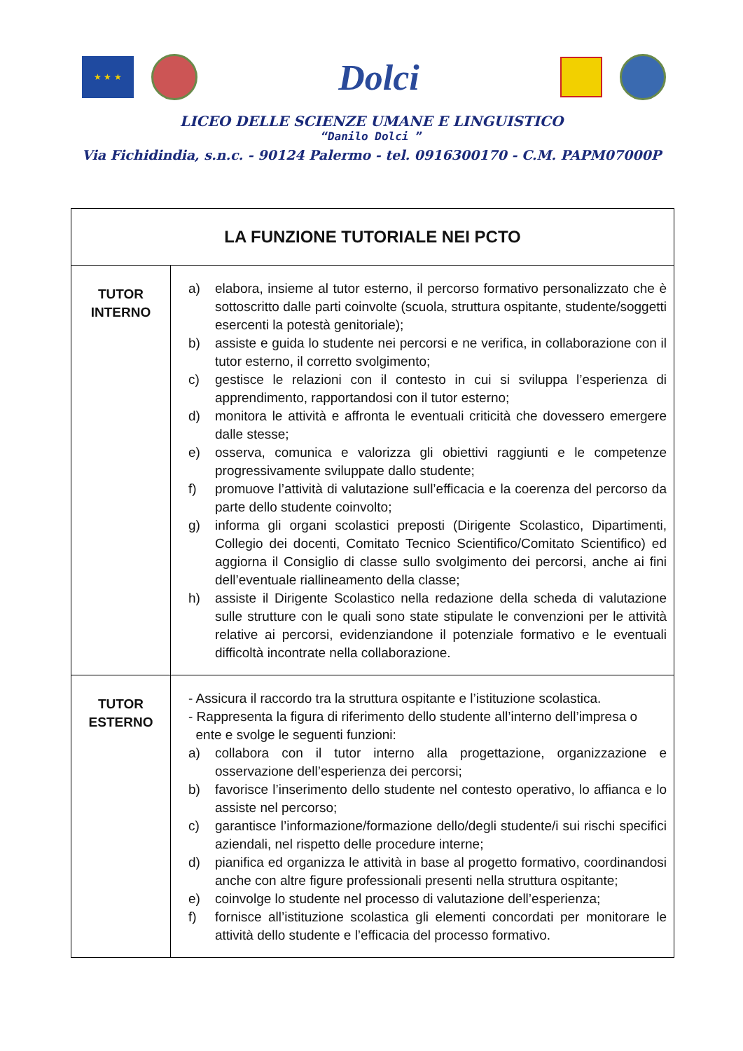★ ★ ★
Dolci
LICEO DELLE SCIENZE UMANE E LINGUISTICO
“Danilo Dolci ”
Via Fichidindia, s.n.c. - 90124 Palermo - tel. 0916300170 - C.M. PAPM07000P
| LA FUNZIONE TUTORIALE NEI PCTO | |
| TUTOR INTERNO | a) elabora, insieme al tutor esterno, il percorso formativo personalizzato che è sottoscritto dalle parti coinvolte (scuola, struttura ospitante, studente/soggetti esercenti la potestà genitoriale); b) assiste e guida lo studente nei percorsi e ne verifica, in collaborazione con il tutor esterno, il corretto svolgimento; c) gestisce le relazioni con il contesto in cui si sviluppa l’esperienza di apprendimento, rapportandosi con il tutor esterno; d) monitora le attività e affronta le eventuali criticità che dovessero emergere dalle stesse; e) osserva, comunica e valorizza gli obiettivi raggiunti e le competenze progressivamente sviluppate dallo studente; f) promuove l’attività di valutazione sull’efficacia e la coerenza del percorso da parte dello studente coinvolto; g) informa gli organi scolastici preposti (Dirigente Scolastico, Dipartimenti, Collegio dei docenti, Comitato Tecnico Scientifico/Comitato Scientifico) ed aggiorna il Consiglio di classe sullo svolgimento dei percorsi, anche ai fini dell’eventuale riallineamento della classe; h) assiste il Dirigente Scolastico nella redazione della scheda di valutazione sulle strutture con le quali sono state stipulate le convenzioni per le attività relative ai percorsi, evidenziandone il potenziale formativo e le eventuali difficoltà incontrate nella collaborazione. |
| TUTOR ESTERNO | - Assicura il raccordo tra la struttura ospitante e l’istituzione scolastica. - Rappresenta la figura di riferimento dello studente all’interno dell’impresa o ente e svolge le seguenti funzioni: a) collabora con il tutor interno alla progettazione, organizzazione e osservazione dell’esperienza dei percorsi; b) favorisce l’inserimento dello studente nel contesto operativo, lo affianca e lo assiste nel percorso; c) garantisce l’informazione/formazione dello/degli studente/i sui rischi specifici aziendali, nel rispetto delle procedure interne; d) pianifica ed organizza le attività in base al progetto formativo, coordinandosi anche con altre figure professionali presenti nella struttura ospitante; e) coinvolge lo studente nel processo di valutazione dell’esperienza; f) fornisce all’istituzione scolastica gli elementi concordati per monitorare le attività dello studente e l’efficacia del processo formativo. |